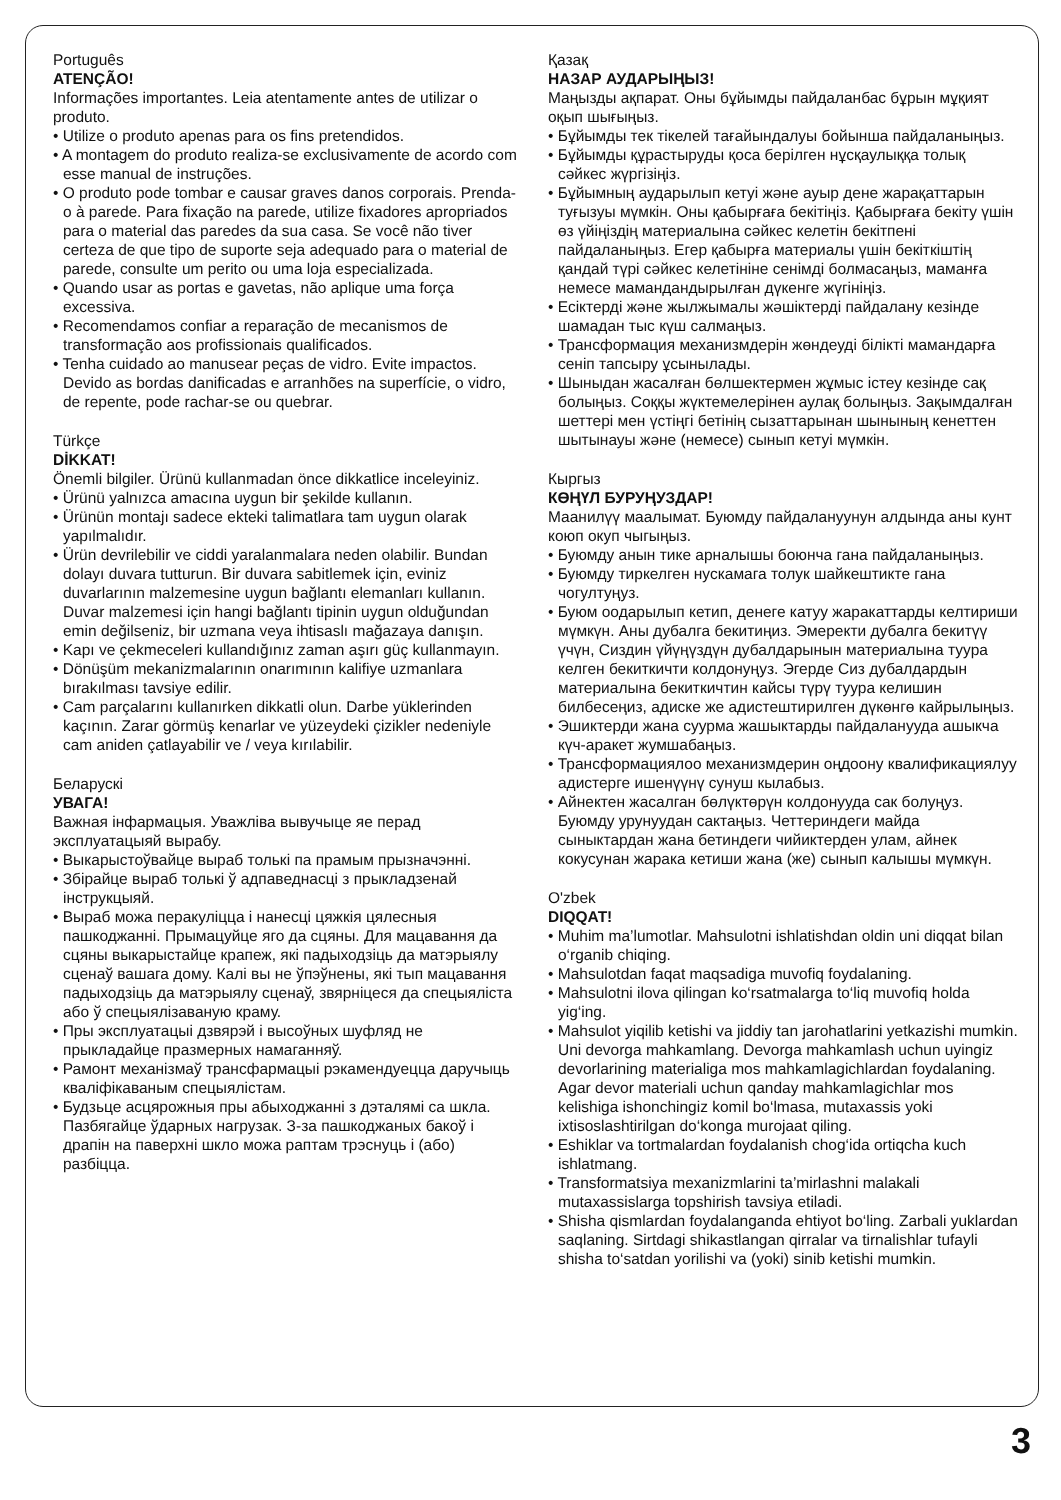Português
ATENÇÃO!
Informações importantes. Leia atentamente antes de utilizar o produto.
• Utilize o produto apenas para os fins pretendidos.
• A montagem do produto realiza-se exclusivamente de acordo com esse manual de instruções.
• O produto pode tombar e causar graves danos corporais. Prenda-o à parede. Para fixação na parede, utilize fixadores apropriados para o material das paredes da sua casa. Se você não tiver certeza de que tipo de suporte seja adequado para o material de parede, consulte um perito ou uma loja especializada.
• Quando usar as portas e gavetas, não aplique uma força excessiva.
• Recomendamos confiar a reparação de mecanismos de transformação aos profissionais qualificados.
• Tenha cuidado ao manusear peças de vidro. Evite impactos. Devido as bordas danificadas e arranhões na superfície, o vidro, de repente, pode rachar-se ou quebrar.
Türkçe
DİKKAT!
Önemli bilgiler. Ürünü kullanmadan önce dikkatlice inceleyiniz.
• Ürünü yalnızca amacına uygun bir şekilde kullanın.
• Ürünün montajı sadece ekteki talimatlara tam uygun olarak yapılmalıdır.
• Ürün devrilebilir ve ciddi yaralanmalara neden olabilir. Bundan dolayı duvara tutturun. Bir duvara sabitlemek için, eviniz duvarlarının malzemesine uygun bağlantı elemanları kullanın. Duvar malzemesi için hangi bağlantı tipinin uygun olduğundan emin değilseniz, bir uzmana veya ihtisaslı mağazaya danışın.
• Kapı ve çekmeceleri kullandığınız zaman aşırı güç kullanmayın.
• Dönüşüm mekanizmalarının onarımının kalifiye uzmanlara bırakılması tavsiye edilir.
• Cam parçalarını kullanırken dikkatli olun. Darbe yüklerinden kaçının. Zarar görmüş kenarlar ve yüzeydeki çizikler nedeniyle cam aniden çatlayabilir ve / veya kırılabilir.
Беларускі
УВАГА!
Важная інфармацыя. Уважліва вывучыце яе перад эксплуатацыяй вырабу.
• Выкарыстоўвайце выраб толькі па прамым прызначэнні.
• Збірайце выраб толькі ў адпаведнасці з прыкладзенай інструкцыяй.
• Выраб можа перакуліцца і нанесці цяжкія цялесныя пашкоджанні. Прымацуйце яго да сцяны. Для мацавання да сцяны выкарыстайце крапеж, які падыходзіць да матэрыялу сценаў вашага дому. Калі вы не ўпэўнены, які тып мацавання падыходзіць да матэрыялу сценаў, звярніцеся да спецыяліста або ў спецыялізаваную краму.
• Пры эксплуатацыі дзвярэй і высоўных шуфляд не прыкладайце празмерных намаганняў.
• Рамонт механізмаў трансфармацыі рэкамендуецца даручыць кваліфікаваным спецыялістам.
• Будзьце асцярожныя пры абыходжанні з дэталямі са шкла. Пазбягайце ўдарных нагрузак. З-за пашкоджаных бакоў і драпін на паверхні шкло можа раптам трэснуць і (або) разбіцца.
Қазақ
НАЗАР АУДАРЫҢЫЗ!
Маңызды ақпарат. Оны бұйымды пайдаланбас бұрын мұқият оқып шығыңыз.
• Бұйымды тек тікелей тағайындалуы бойынша пайдаланыңыз.
• Бұйымды құрастыруды қоса берілген нұсқаулыққа толық сәйкес жүргізіңіз.
• Бұйымның аударылып кетуі және ауыр дене жарақаттарын туғызуы мүмкін. Оны қабырғаға бекітіңіз. Қабырғаға бекіту үшін өз үйіңіздің материалына сәйкес келетін бекітпені пайдаланыңыз. Егер қабырға материалы үшін бекіткіштің қандай түрі сәйкес келетініне сенімді болмасаңыз, маманға немесе мамандандырылған дүкенге жүгініңіз.
• Есіктерді және жылжымалы жәшіктерді пайдалану кезінде шамадан тыс күш салмаңыз.
• Трансформация механизмдерін жөндеуді білікті мамандарға сеніп тапсыру ұсынылады.
• Шыныдан жасалған бөлшектермен жұмыс істеу кезінде сақ болыңыз. Соққы жүктемелерінен аулақ болыңыз. Зақымдалған шеттері мен үстіңгі бетінің сызаттарынан шынының кенеттен шытынауы және (немесе) сынып кетуі мүмкін.
Кыргыз
КӨҢҮЛ БУРУҢУЗДАР!
Маанилүү маалымат. Буюмду пайдалануунун алдында аны кунт коюп окуп чыгыңыз.
• Буюмду анын тике арналышы боюнча гана пайдаланыңыз.
• Буюмду тиркелген нускамага толук шайкештикте гана чогултуңуз.
• Буюм оодарылып кетип, денеге катуу жаракаттарды келтириши мүмкүн. Аны дубалга бекитиңиз. Эмеректи дубалга бекитүү үчүн, Сиздин үйүңүздүн дубалдарынын материалына туура келген бекиткичти колдонуңуз. Эгерде Сиз дубалдардын материалына бекиткичтин кайсы түрү туура келишин билбесеңиз, адиске же адистештирилген дүкөнгө кайрылыңыз.
• Эшиктерди жана суурма жашыктарды пайдаланууда ашыкча күч-аракет жумшабаңыз.
• Трансформациялоо механизмдерин оңдоону квалификациялуу адистерге ишенүүнү сунуш кылабыз.
• Айнектен жасалган бөлүктөрүн колдонууда сак болуңуз. Буюмду урунуудан сактаңыз. Четтериндеги майда сыныктардан жана бетиндеги чийиктерден улам, айнек кокусунан жарака кетиши жана (же) сынып калышы мүмкүн.
O'zbek
DIQQAT!
• Muhim ma’lumotlar. Mahsulotni ishlatishdan oldin uni diqqat bilan o‘rganib chiqing.
• Mahsulotdan faqat maqsadiga muvofiq foydalaning.
• Mahsulotni ilova qilingan ko‘rsatmalarga to‘liq muvofiq holda yig‘ing.
• Mahsulot yiqilib ketishi va jiddiy tan jarohatlarini yetkazishi mumkin. Uni devorga mahkamlang. Devorga mahkamlash uchun uyingiz devorlarining materialiga mos mahkamlagichlardan foydalaning. Agar devor materiali uchun qanday mahkamlagichlar mos kelishiga ishonchingiz komil bo‘lmasa, mutaxassis yoki ixtisoslashtirilgan do‘konga murojaat qiling.
• Eshiklar va tortmalardan foydalanish chog‘ida ortiqcha kuch ishlatmang.
• Transformatsiya mexanizmlarini ta’mirlashni malakali mutaxassislarga topshirish tavsiya etiladi.
• Shisha qismlardan foydalanganda ehtiyot bo‘ling. Zarbali yuklardan saqlaning. Sirtdagi shikastlangan qirralar va tirnalishlar tufayli shisha to‘satdan yorilishi va (yoki) sinib ketishi mumkin.
3